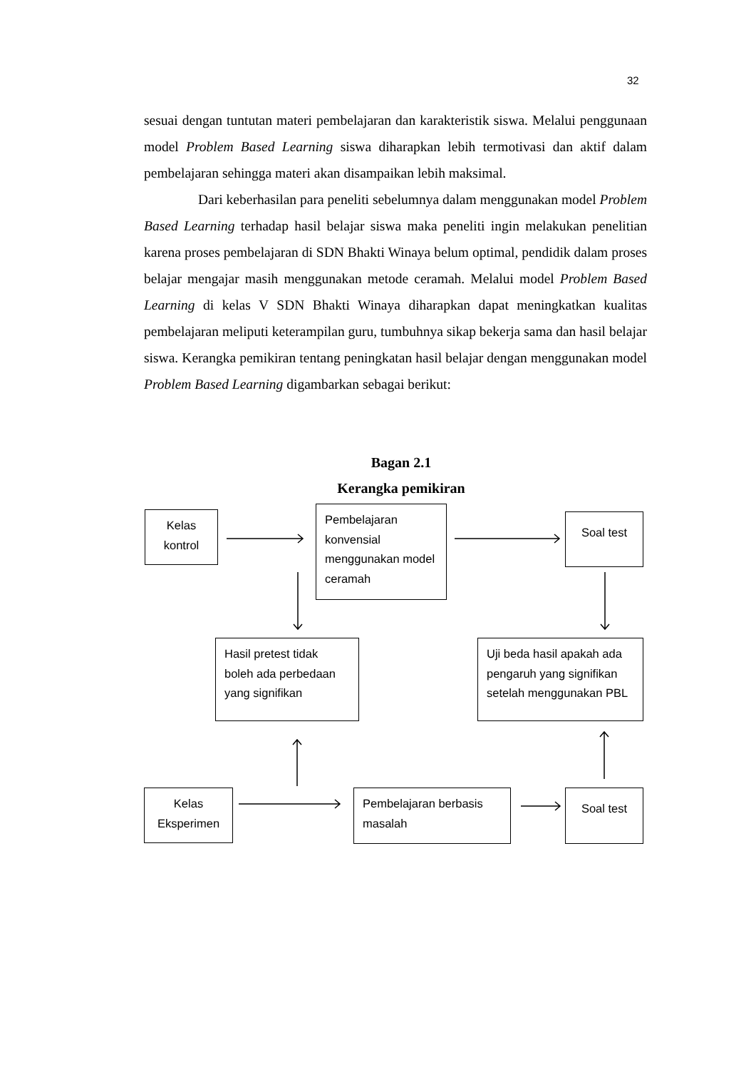32
sesuai dengan tuntutan materi pembelajaran dan karakteristik siswa. Melalui penggunaan model Problem Based Learning siswa diharapkan lebih termotivasi dan aktif dalam pembelajaran sehingga materi akan disampaikan lebih maksimal.
Dari keberhasilan para peneliti sebelumnya dalam menggunakan model Problem Based Learning terhadap hasil belajar siswa maka peneliti ingin melakukan penelitian karena proses pembelajaran di SDN Bhakti Winaya belum optimal, pendidik dalam proses belajar mengajar masih menggunakan metode ceramah. Melalui model Problem Based Learning di kelas V SDN Bhakti Winaya diharapkan dapat meningkatkan kualitas pembelajaran meliputi keterampilan guru, tumbuhnya sikap bekerja sama dan hasil belajar siswa. Kerangka pemikiran tentang peningkatan hasil belajar dengan menggunakan model Problem Based Learning digambarkan sebagai berikut:
Bagan 2.1
Kerangka pemikiran
Kelas
kontrol
Pembelajaran konvensial menggunakan model ceramah
Soal test
Hasil pretest tidak boleh ada perbedaan yang signifikan
Uji beda hasil apakah ada pengaruh yang signifikan setelah menggunakan PBL
Kelas
Eksperimen
Pembelajaran berbasis masalah
Soal test